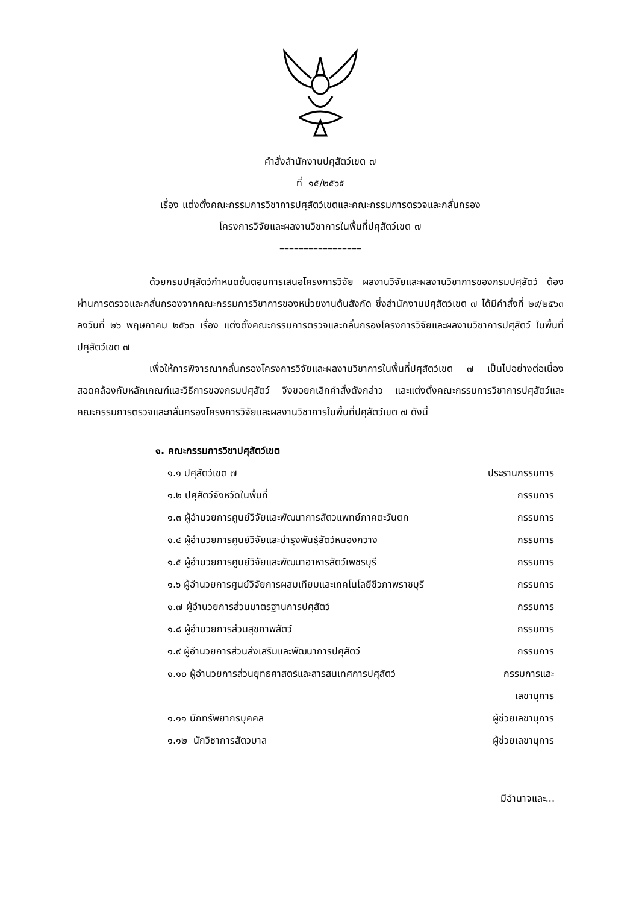คำสั่งสำนักงานปศุสัตว์เขต ๗
ที่ ๑๕/๒๕๖๕
เรื่อง แต่งตั้งคณะกรรมการวิชาการปศุสัตว์เขตและคณะกรรมการตรวจและกลั่นกรอง
โครงการวิจัยและผลงานวิชาการในพื้นที่ปศุสัตว์เขต ๗
–––––––––––––––––
ด้วยกรมปศุสัตว์กำหนดขั้นตอนการเสนอโครงการวิจัย ผลงานวิจัยและผลงานวิชาการของกรมปศุสัตว์ ต้องผ่านการตรวจและกลั่นกรองจากคณะกรรมการวิชาการของหน่วยงานต้นสังกัด ซึ่งสำนักงานปศุสัตว์เขต ๗ ได้มีคำสั่งที่ ๒๙/๒๕๖๓ ลงวันที่ ๒๖ พฤษภาคม ๒๕๖๓ เรื่อง แต่งตั้งคณะกรรมการตรวจและกลั่นกรองโครงการวิจัยและผลงานวิชาการปศุสัตว์ ในพื้นที่ปศุสัตว์เขต ๗
เพื่อให้การพิจารณากลั่นกรองโครงการวิจัยและผลงานวิชาการในพื้นที่ปศุสัตว์เขต ๗ เป็นไปอย่างต่อเนื่อง สอดคล้องกับหลักเกณฑ์และวิธีการของกรมปศุสัตว์ จึงขอยกเลิกคำสั่งดังกล่าว และแต่งตั้งคณะกรรมการวิชาการปศุสัตว์และคณะกรรมการตรวจและกลั่นกรองโครงการวิจัยและผลงานวิชาการในพื้นที่ปศุสัตว์เขต ๗ ดังนี้
๑. คณะกรรมการวิชาปศุสัตว์เขต
| ๑.๑ ปศุสัตว์เขต ๗ | ประธานกรรมการ |
| ๑.๒ ปศุสัตว์จังหวัดในพื้นที่ | กรรมการ |
| ๑.๓ ผู้อำนวยการศูนย์วิจัยและพัฒนาการสัตวแพทย์ภาคตะวันตก | กรรมการ |
| ๑.๔ ผู้อำนวยการศูนย์วิจัยและบำรุงพันธุ์สัตว์หนองกวาง | กรรมการ |
| ๑.๕ ผู้อำนวยการศูนย์วิจัยและพัฒนาอาหารสัตว์เพชรบุรี | กรรมการ |
| ๑.๖ ผู้อำนวยการศูนย์วิจัยการผสมเทียมและเทคโนโลยีชีวภาพราชบุรี | กรรมการ |
| ๑.๗ ผู้อำนวยการส่วนมาตรฐานการปศุสัตว์ | กรรมการ |
| ๑.๘ ผู้อำนวยการส่วนสุขภาพสัตว์ | กรรมการ |
| ๑.๙ ผู้อำนวยการส่วนส่งเสริมและพัฒนาการปศุสัตว์ | กรรมการ |
| ๑.๑๐ ผู้อำนวยการส่วนยุทธศาสตร์และสารสนเทศการปศุสัตว์ | กรรมการและ เลขานุการ |
| ๑.๑๑ นักทรัพยากรบุคคล | ผู้ช่วยเลขานุการ |
| ๑.๑๒ นักวิชาการสัตวบาล | ผู้ช่วยเลขานุการ |
มีอำนาจและ...